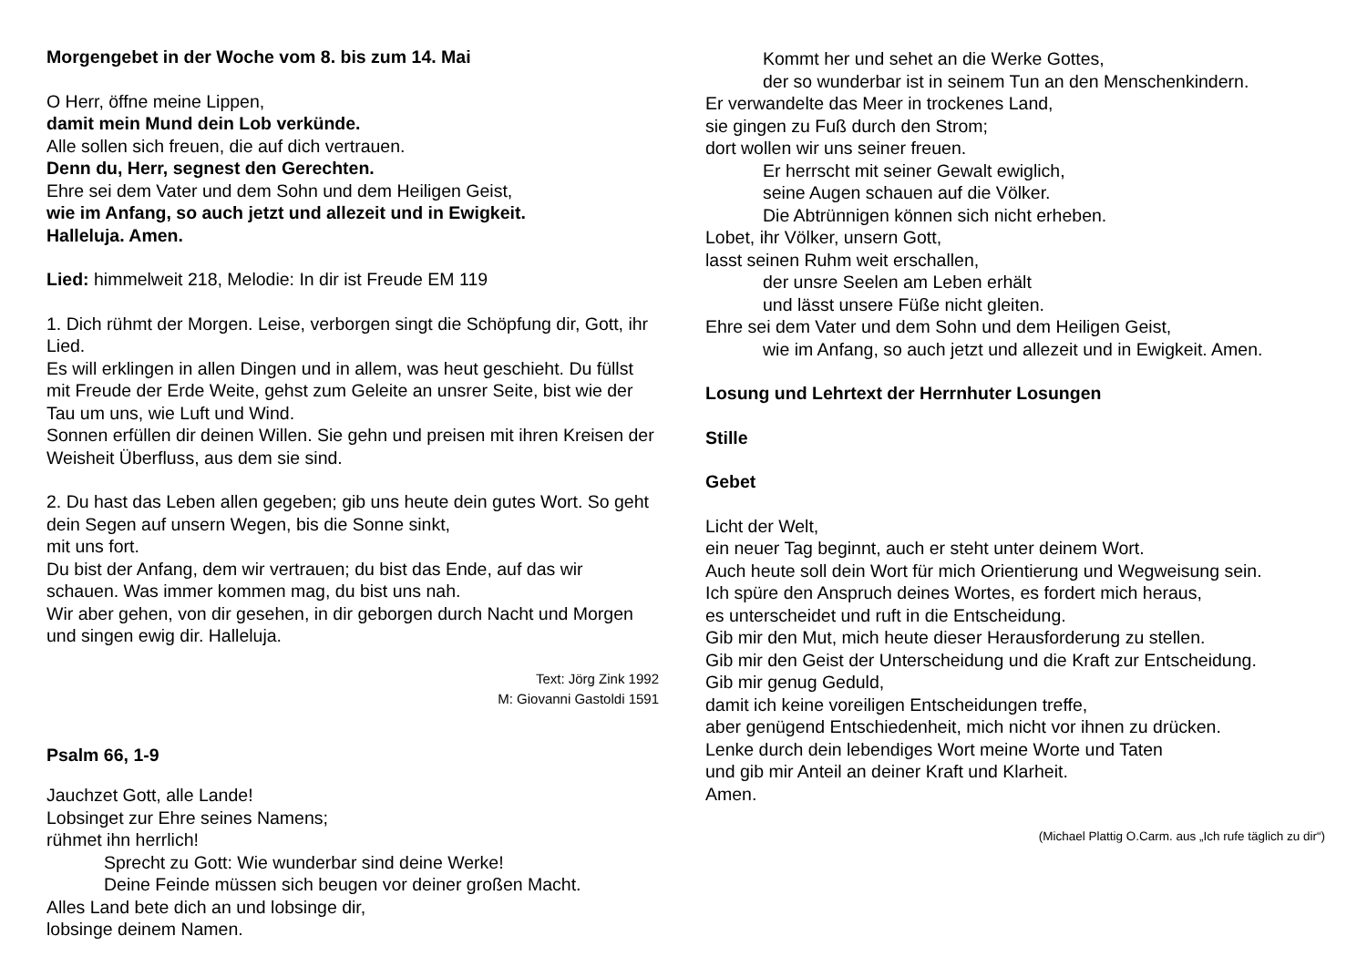Morgengebet in der Woche vom 8. bis zum 14. Mai
O Herr, öffne meine Lippen,
damit mein Mund dein Lob verkünde.
Alle sollen sich freuen, die auf dich vertrauen.
Denn du, Herr, segnest den Gerechten.
Ehre sei dem Vater und dem Sohn und dem Heiligen Geist,
wie im Anfang, so auch jetzt und allezeit und in Ewigkeit.
Halleluja. Amen.
Lied: himmelweit 218, Melodie: In dir ist Freude EM 119
1. Dich rühmt der Morgen. Leise, verborgen singt die Schöpfung dir, Gott, ihr Lied.
Es will erklingen in allen Dingen und in allem, was heut geschieht. Du füllst mit Freude der Erde Weite, gehst zum Geleite an unsrer Seite, bist wie der Tau um uns, wie Luft und Wind.
Sonnen erfüllen dir deinen Willen. Sie gehn und preisen mit ihren Kreisen der Weisheit Überfluss, aus dem sie sind.
2. Du hast das Leben allen gegeben; gib uns heute dein gutes Wort. So geht dein Segen auf unsern Wegen, bis die Sonne sinkt,
mit uns fort.
Du bist der Anfang, dem wir vertrauen; du bist das Ende, auf das wir schauen. Was immer kommen mag, du bist uns nah.
Wir aber gehen, von dir gesehen, in dir geborgen durch Nacht und Morgen und singen ewig dir. Halleluja.
Text: Jörg Zink 1992
M: Giovanni Gastoldi 1591
Psalm 66, 1-9
Jauchzet Gott, alle Lande!
Lobsinget zur Ehre seines Namens;
rühmet ihn herrlich!
Sprecht zu Gott: Wie wunderbar sind deine Werke!
Deine Feinde müssen sich beugen vor deiner großen Macht.
Alles Land bete dich an und lobsinge dir,
lobsinge deinem Namen.
Kommt her und sehet an die Werke Gottes,
der so wunderbar ist in seinem Tun an den Menschenkindern.
Er verwandelte das Meer in trockenes Land,
sie gingen zu Fuß durch den Strom;
dort wollen wir uns seiner freuen.
Er herrscht mit seiner Gewalt ewiglich,
seine Augen schauen auf die Völker.
Die Abtrünnigen können sich nicht erheben.
Lobet, ihr Völker, unsern Gott,
lasst seinen Ruhm weit erschallen,
der unsre Seelen am Leben erhält
und lässt unsere Füße nicht gleiten.
Ehre sei dem Vater und dem Sohn und dem Heiligen Geist,
wie im Anfang, so auch jetzt und allezeit und in Ewigkeit. Amen.
Losung und Lehrtext der Herrnhuter Losungen
Stille
Gebet
Licht der Welt,
ein neuer Tag beginnt, auch er steht unter deinem Wort.
Auch heute soll dein Wort für mich Orientierung und Wegweisung sein.
Ich spüre den Anspruch deines Wortes, es fordert mich heraus,
es unterscheidet und ruft in die Entscheidung.
Gib mir den Mut, mich heute dieser Herausforderung zu stellen.
Gib mir den Geist der Unterscheidung und die Kraft zur Entscheidung.
Gib mir genug Geduld,
damit ich keine voreiligen Entscheidungen treffe,
aber genügend Entschiedenheit, mich nicht vor ihnen zu drücken.
Lenke durch dein lebendiges Wort meine Worte und Taten
und gib mir Anteil an deiner Kraft und Klarheit.
Amen.
(Michael Plattig O.Carm. aus „Ich rufe täglich zu dir“)